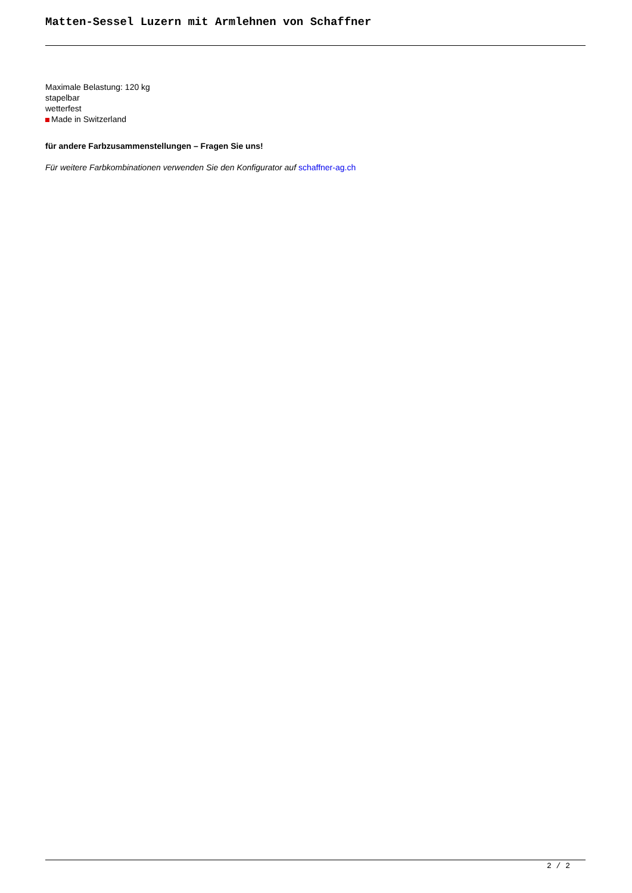Matten-Sessel Luzern mit Armlehnen von Schaffner
Maximale Belastung: 120 kg
stapelbar
wetterfest
Made in Switzerland
für andere Farbzusammenstellungen – Fragen Sie uns!
Für weitere Farbkombinationen verwenden Sie den Konfigurator auf schaffner-ag.ch
2 / 2